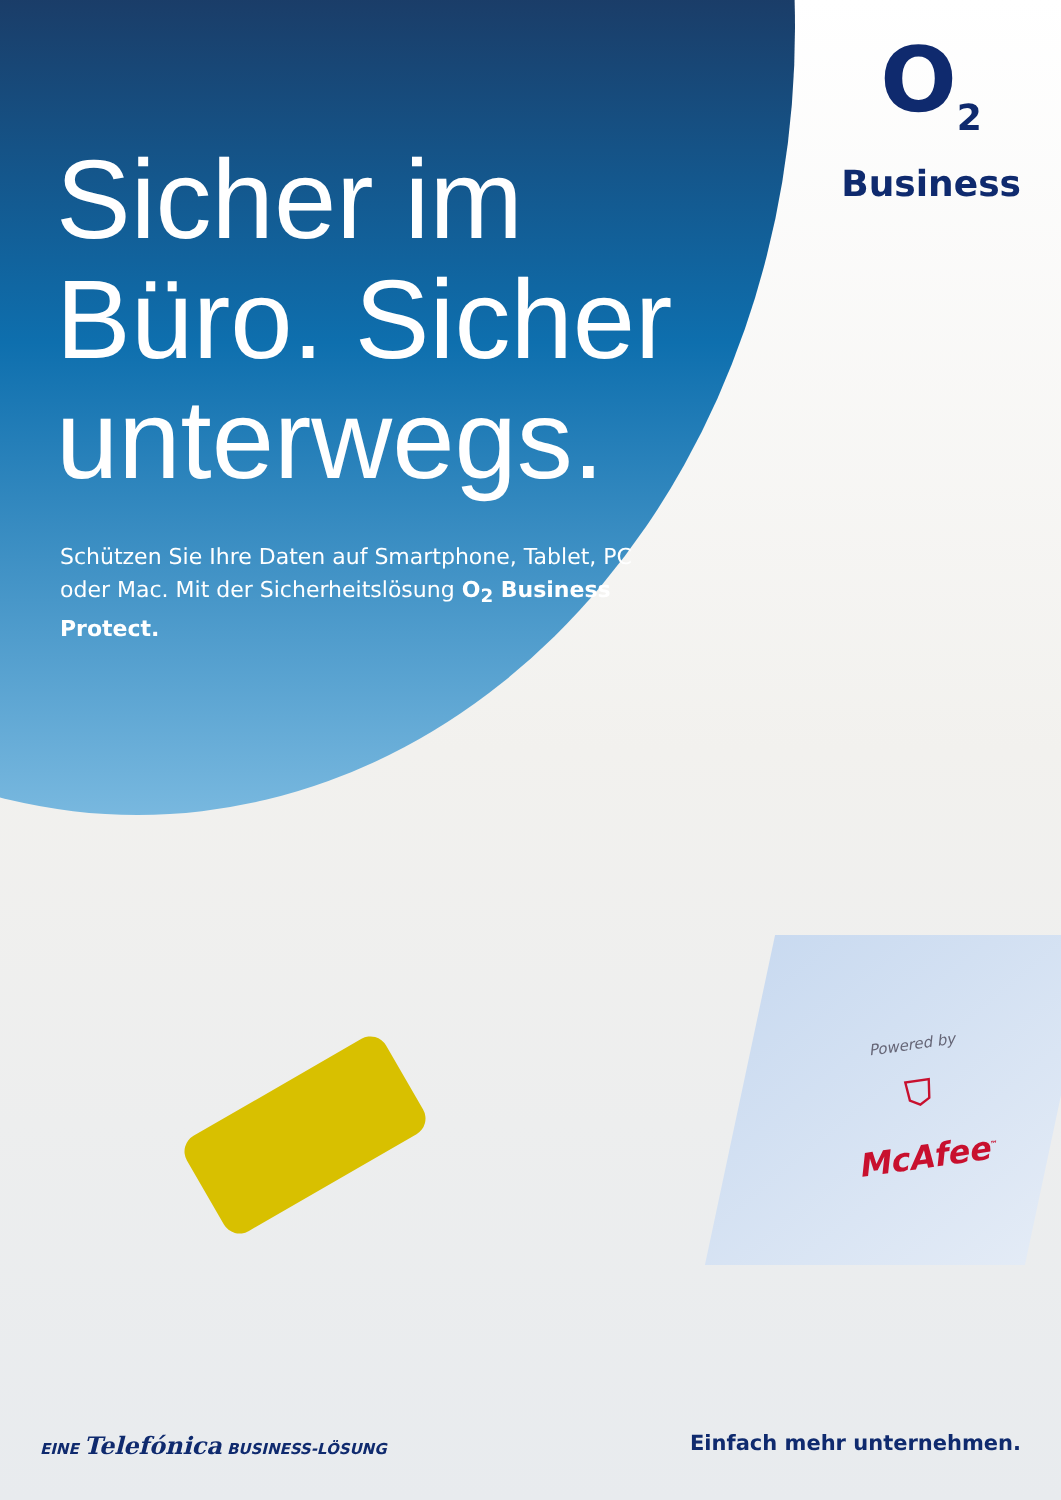O<sub>2</sub>
Business
Sicher im Büro. Sicher unterwegs.
Schützen Sie Ihre Daten auf Smartphone, Tablet, PC oder Mac. Mit der Sicherheitslösung O<sub>2</sub> Business Protect.
Powered by
⛉
McAfee<sup>™</sup>
EINE Telefónica BUSINESS-LÖSUNG
Einfach mehr unternehmen.